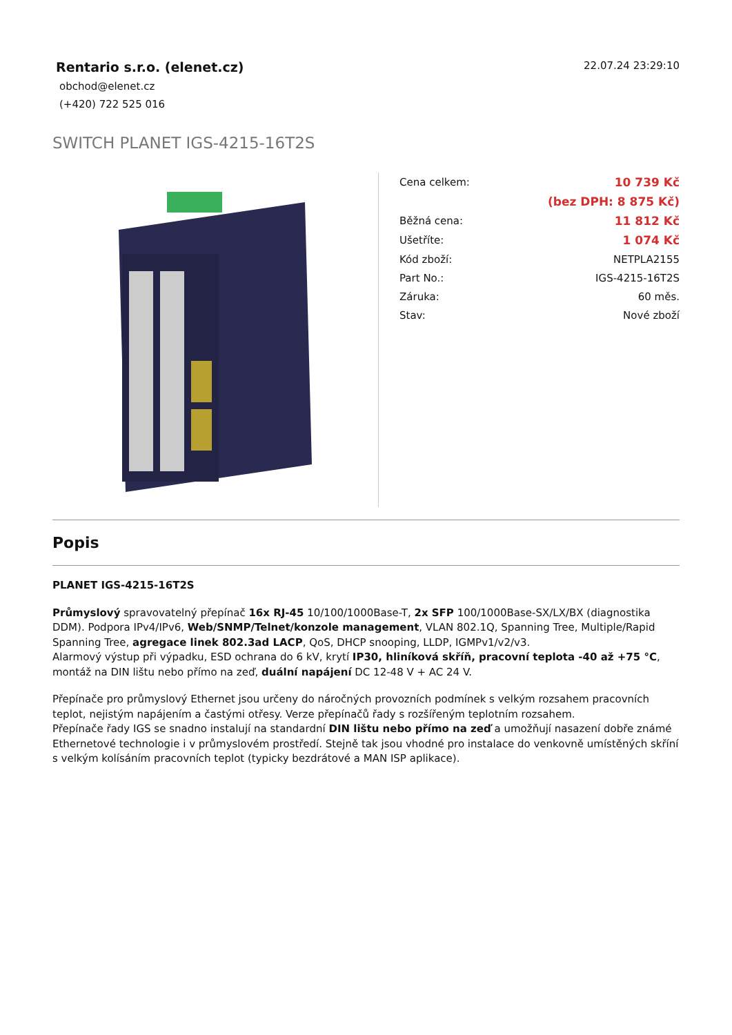Rentario s.r.o. (elenet.cz)
obchod@elenet.cz
(+420) 722 525 016
22.07.24 23:29:10
SWITCH PLANET IGS-4215-16T2S
| Cena celkem: | 10 739 Kč |
| | (bez DPH: 8 875 Kč) |
| Běžná cena: | 11 812 Kč |
| Ušetříte: | 1 074 Kč |
| Kód zboží: | NETPLA2155 |
| Part No.: | IGS-4215-16T2S |
| Záruka: | 60 měs. |
| Stav: | Nové zboží |
Popis
PLANET IGS-4215-16T2S
Průmyslový spravovatelný přepínač 16x RJ-45 10/100/1000Base-T, 2x SFP 100/1000Base-SX/LX/BX (diagnostika DDM). Podpora IPv4/IPv6, Web/SNMP/Telnet/konzole management, VLAN 802.1Q, Spanning Tree, Multiple/Rapid Spanning Tree, agregace linek 802.3ad LACP, QoS, DHCP snooping, LLDP, IGMPv1/v2/v3.
Alarmový výstup při výpadku, ESD ochrana do 6 kV, krytí IP30, hliníková skříň, pracovní teplota -40 až +75 °C, montáž na DIN lištu nebo přímo na zeď, duální napájení DC 12-48 V + AC 24 V.
Přepínače pro průmyslový Ethernet jsou určeny do náročných provozních podmínek s velkým rozsahem pracovních teplot, nejistým napájením a častými otřesy. Verze přepínačů řady s rozšířeným teplotním rozsahem.
Přepínače řady IGS se snadno instalují na standardní DIN lištu nebo přímo na zeď a umožňují nasazení dobře známé Ethernetové technologie i v průmyslovém prostředí. Stejně tak jsou vhodné pro instalace do venkovně umístěných skříní s velkým kolísáním pracovních teplot (typicky bezdrátové a MAN ISP aplikace).